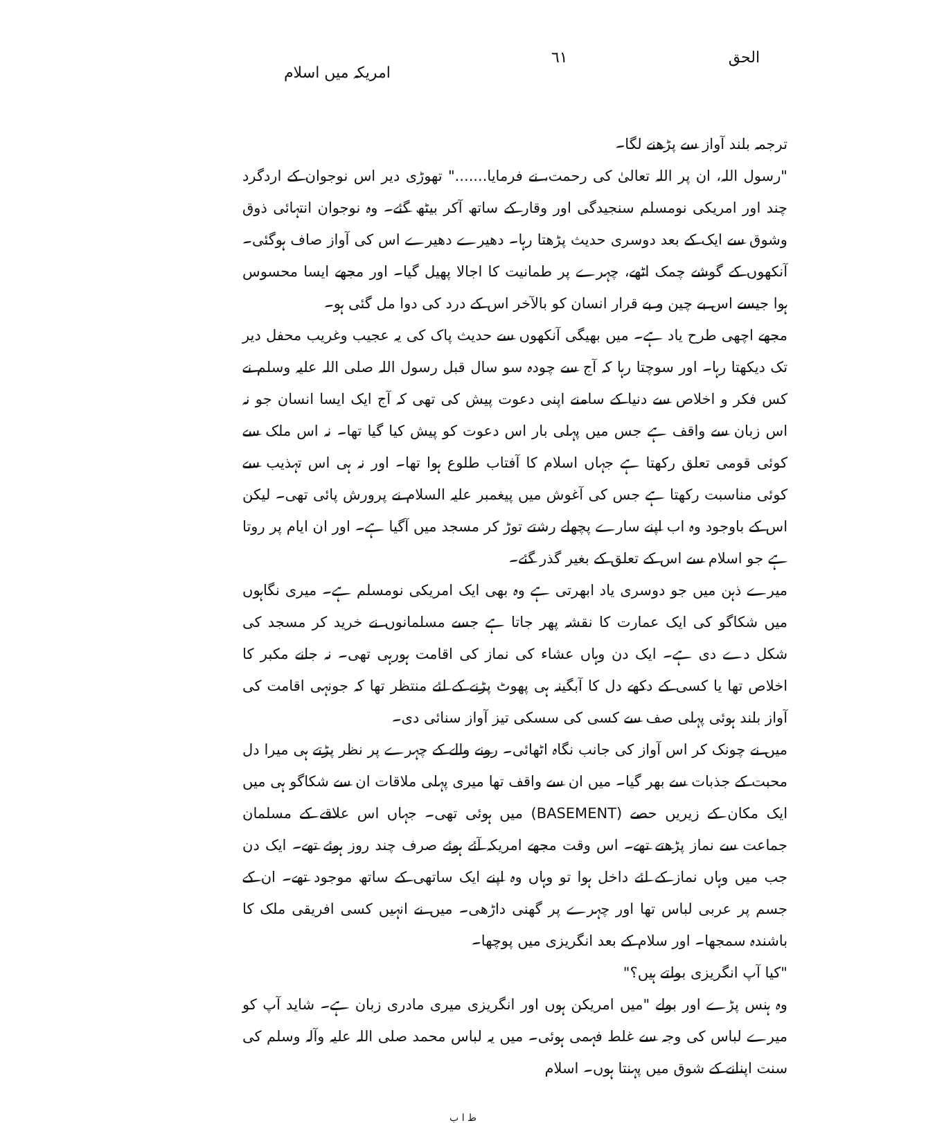الحق ٦١ امریکہ میں اسلام
ترجمہ بلند آواز سے پڑھنے لگا۔
"رسول اللہ، ان پر اللہ تعالیٰ کی رحمت، نے فرمایا......." تھوڑی دیر اس نوجوان کے اردگرد چند اور امریکی نومسلم سنجیدگی اور وقار کے ساتھ آکر بیٹھ گئے۔ وہ نوجوان انتہائی ذوق وشوق سے ایک کے بعد دوسری حدیث پڑھتا رہا۔ دھیرے دھیرے اس کی آواز صاف ہوگئی۔ آنکھوں کے گوشے چمک اٹھے، چہرے پر طمانیت کا اجالا پھیل گیا۔ اور مجھے ایسا محسوس ہوا جیسے اس بے چین و بے قرار انسان کو بالآخر اس کے درد کی دوا مل گئی ہو۔
مجھے اچھی طرح یاد ہے۔ میں بھیگی آنکھوں سے حدیث پاک کی یہ عجیب وغریب محفل دیر تک دیکھتا رہا۔ اور سوچتا رہا کہ آج سے چودہ سو سال قبل رسول اللہ صلی اللہ علیہ وسلم نے کس فکر و اخلاص سے دنیا کے سامنے اپنی دعوت پیش کی تھی کہ آج ایک ایسا انسان جو نہ اس زبان سے واقف ہے جس میں پہلی بار اس دعوت کو پیش کیا گیا تھا۔ نہ اس ملک سے کوئی قومی تعلق رکھتا ہے جہاں اسلام کا آفتاب طلوع ہوا تھا۔ اور نہ ہی اس تہذیب سے کوئی مناسبت رکھتا ہے جس کی آغوش میں پیغمبر علیہ السلام نے پرورش پائی تھی۔ لیکن اس کے باوجود وہ اب اپنے سارے پچھلے رشتے توڑ کر مسجد میں آگیا ہے۔ اور ان ایام پر روتا ہے جو اسلام سے اس کے تعلق کے بغیر گذر گئے۔
میرے ذہن میں جو دوسری یاد ابھرتی ہے وہ بھی ایک امریکی نومسلم ہے۔ میری نگاہوں میں شکاگو کی ایک عمارت کا نقشہ پھر جاتا ہے جسے مسلمانوں نے خرید کر مسجد کی شکل دے دی ہے۔ ایک دن وہاں عشاء کی نماز کی اقامت ہورہی تھی۔ نہ جانے مکبر کا اخلاص تھا یا کسی کے دکھے دل کا آبگینہ ہی پھوٹ پڑنے کے لئے منتظر تھا کہ جونہی اقامت کی آواز بلند ہوئی پہلی صف سے کسی کی سسکی تیز آواز سنائی دی۔
میں نے چونک کر اس آواز کی جانب نگاہ اٹھائی۔ رونے والے کے چہرے پر نظر پڑتے ہی میرا دل محبت کے جذبات سے بھر گیا۔ میں ان سے واقف تھا میری پہلی ملاقات ان سے شکاگو ہی میں ایک مکان کے زیریں حصے (BASEMENT) میں ہوئی تھی۔ جہاں اس علاقے کے مسلمان جماعت سے نماز پڑھتے تھے۔ اس وقت مجھے امریکہ آئے ہوئے صرف چند روز ہوئے تھے۔ ایک دن جب میں وہاں نماز کے لئے داخل ہوا تو وہاں وہ اپنے ایک ساتھی کے ساتھ موجود تھے۔ ان کے جسم پر عربی لباس تھا اور چہرے پر گھنی داڑھی۔ میں نے انہیں کسی افریقی ملک کا باشندہ سمجھا۔ اور سلام کے بعد انگریزی میں پوچھا۔
"کیا آپ انگریزی بولتے ہیں؟"
وہ ہنس پڑے اور بولے "میں امریکن ہوں اور انگریزی میری مادری زبان ہے۔ شاید آپ کو میرے لباس کی وجہ سے غلط فہمی ہوئی۔ میں یہ لباس محمد صلی اللہ علیہ وآلہ وسلم کی سنت اپنانے کے شوق میں پہنتا ہوں۔ اسلام
ط ا ب